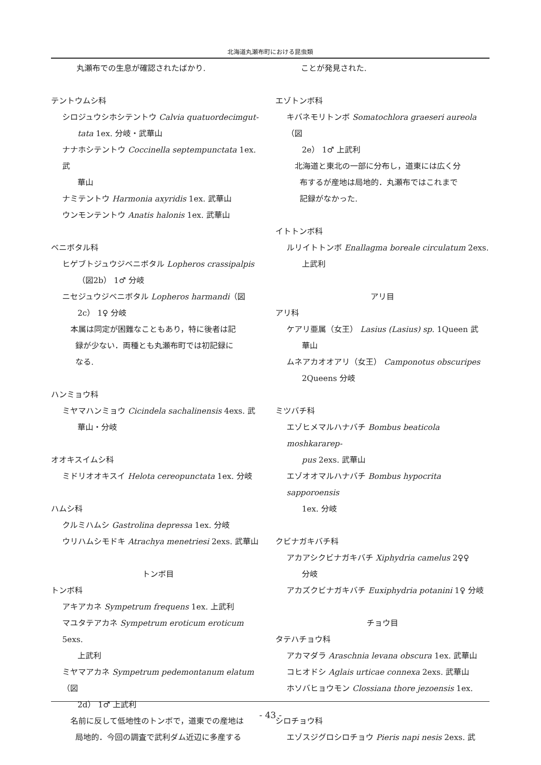北海道丸瀬布町における昆虫類
丸瀬布での生息が確認されたばかり.
テントウムシ科
シロジュウシホシテントウ Calvia quatuordecimgut-
tata 1ex. 分岐・武華山
ナナホシテントウ Coccinella septempunctata 1ex. 武
華山
ナミテントウ Harmonia axyridis 1ex. 武華山
ウンモンテントウ Anatis halonis 1ex. 武華山
ベニボタル科
ヒゲブトジュウジベニボタル Lopheros crassipalpis
（図2b） 1♂ 分岐
ニセジュウジベニボタル Lopheros harmandi（図
2c） 1♀ 分岐
本属は同定が困難なこともあり，特に後者は記
録が少ない．両種とも丸瀬布町では初記録に
なる.
ハンミョウ科
ミヤマハンミョウ Cicindela sachalinensis 4exs. 武
華山・分岐
オオキスイムシ科
ミドリオオキスイ Helota cereopunctata 1ex. 分岐
ハムシ科
クルミハムシ Gastrolina depressa 1ex. 分岐
ウリハムシモドキ Atrachya menetriesi 2exs. 武華山
トンボ目
トンボ科
アキアカネ Sympetrum frequens 1ex. 上武利
マユタテアカネ Sympetrum eroticum eroticum 5exs.
上武利
ミヤマアカネ Sympetrum pedemontanum elatum（図
2d） 1♂ 上武利
名前に反して低地性のトンボで，道東での産地は
局地的．今回の調査で武利ダム近辺に多産する
ことが発見された.
エゾトンボ科
キバネモリトンボ Somatochlora graeseri aureola（図
2e） 1♂ 上武利
北海道と東北の一部に分布し，道東には広く分
布するが産地は局地的．丸瀬布ではこれまで
記録がなかった.
イトトンボ科
ルリイトトンボ Enallagma boreale circulatum 2exs.
上武利
アリ目
アリ科
ケアリ亜属（女王） Lasius (Lasius) sp. 1Queen 武
華山
ムネアカオオアリ（女王） Camponotus obscuripes
2Queens 分岐
ミツバチ科
エゾヒメマルハナバチ Bombus beaticola moshkararep-
pus 2exs. 武華山
エゾオオマルハナバチ Bombus hypocrita sapporoensis
1ex. 分岐
クビナガキバチ科
アカアシクビナガキバチ Xiphydria camelus 2♀♀
分岐
アカズクビナガキバチ Euxiphydria potanini 1♀ 分岐
チョウ目
タテハチョウ科
アカマダラ Araschnia levana obscura 1ex. 武華山
コヒオドシ Aglais urticae connexa 2exs. 武華山
ホソバヒョウモン Clossiana thore jezoensis 1ex.
シロチョウ科
エゾスジグロシロチョウ Pieris napi nesis 2exs. 武
- 43 -